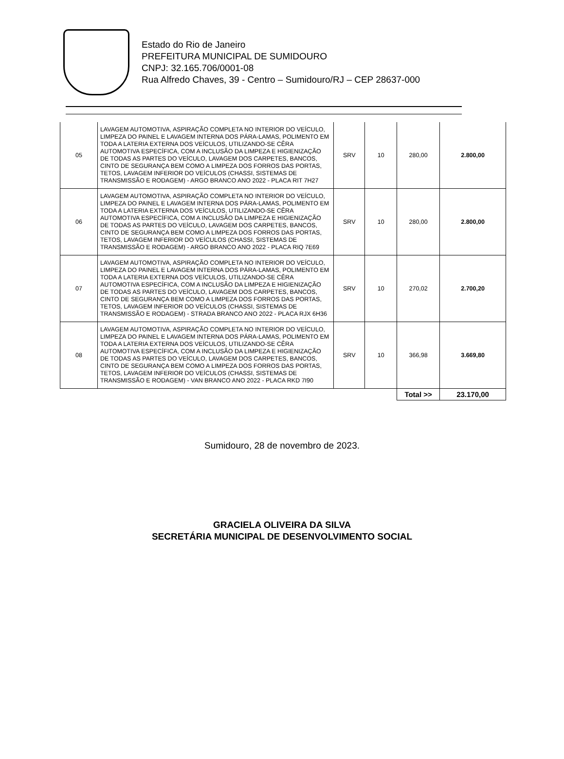Estado do Rio de Janeiro
PREFEITURA MUNICIPAL DE SUMIDOURO
CNPJ: 32.165.706/0001-08
Rua Alfredo Chaves, 39 - Centro – Sumidouro/RJ – CEP 28637-000
| 05 | LAVAGEM AUTOMOTIVA, ASPIRAÇÃO COMPLETA NO INTERIOR DO VEÍCULO, LIMPEZA DO PAINEL E LAVAGEM INTERNA DOS PÁRA-LAMAS, POLIMENTO EM TODA A LATERIA EXTERNA DOS VEÍCULOS, UTILIZANDO-SE CÊRA AUTOMOTIVA ESPECÍFICA, COM A INCLUSÃO DA LIMPEZA E HIGIENIZAÇÃO DE TODAS AS PARTES DO VEÍCULO, LAVAGEM DOS CARPETES, BANCOS, CINTO DE SEGURANÇA BEM COMO A LIMPEZA DOS FORROS DAS PORTAS, TETOS, LAVAGEM INFERIOR DO VEÍCULOS (CHASSI, SISTEMAS DE TRANSMISSÃO E RODAGEM) - ARGO BRANCO ANO 2022 - PLACA RIT 7H27 | SRV | 10 | 280,00 | 2.800,00 |
| 06 | LAVAGEM AUTOMOTIVA, ASPIRAÇÃO COMPLETA NO INTERIOR DO VEÍCULO, LIMPEZA DO PAINEL E LAVAGEM INTERNA DOS PÁRA-LAMAS, POLIMENTO EM TODA A LATERIA EXTERNA DOS VEÍCULOS, UTILIZANDO-SE CÊRA AUTOMOTIVA ESPECÍFICA, COM A INCLUSÃO DA LIMPEZA E HIGIENIZAÇÃO DE TODAS AS PARTES DO VEÍCULO, LAVAGEM DOS CARPETES, BANCOS, CINTO DE SEGURANÇA BEM COMO A LIMPEZA DOS FORROS DAS PORTAS, TETOS, LAVAGEM INFERIOR DO VEÍCULOS (CHASSI, SISTEMAS DE TRANSMISSÃO E RODAGEM) - ARGO BRANCO ANO 2022 - PLACA RIQ 7E69 | SRV | 10 | 280,00 | 2.800,00 |
| 07 | LAVAGEM AUTOMOTIVA, ASPIRAÇÃO COMPLETA NO INTERIOR DO VEÍCULO, LIMPEZA DO PAINEL E LAVAGEM INTERNA DOS PÁRA-LAMAS, POLIMENTO EM TODA A LATERIA EXTERNA DOS VEÍCULOS, UTILIZANDO-SE CÊRA AUTOMOTIVA ESPECÍFICA, COM A INCLUSÃO DA LIMPEZA E HIGIENIZAÇÃO DE TODAS AS PARTES DO VEÍCULO, LAVAGEM DOS CARPETES, BANCOS, CINTO DE SEGURANÇA BEM COMO A LIMPEZA DOS FORROS DAS PORTAS, TETOS, LAVAGEM INFERIOR DO VEÍCULOS (CHASSI, SISTEMAS DE TRANSMISSÃO E RODAGEM) - STRADA BRANCO ANO 2022 - PLACA RJX 6H36 | SRV | 10 | 270,02 | 2.700,20 |
| 08 | LAVAGEM AUTOMOTIVA, ASPIRAÇÃO COMPLETA NO INTERIOR DO VEÍCULO, LIMPEZA DO PAINEL E LAVAGEM INTERNA DOS PÁRA-LAMAS, POLIMENTO EM TODA A LATERIA EXTERNA DOS VEÍCULOS, UTILIZANDO-SE CÊRA AUTOMOTIVA ESPECÍFICA, COM A INCLUSÃO DA LIMPEZA E HIGIENIZAÇÃO DE TODAS AS PARTES DO VEÍCULO, LAVAGEM DOS CARPETES, BANCOS, CINTO DE SEGURANÇA BEM COMO A LIMPEZA DOS FORROS DAS PORTAS, TETOS, LAVAGEM INFERIOR DO VEÍCULOS (CHASSI, SISTEMAS DE TRANSMISSÃO E RODAGEM) - VAN BRANCO ANO 2022 - PLACA RKD 7I90 | SRV | 10 | 366,98 | 3.669,80 |
| | | | | Total >> | 23.170,00 |
Sumidouro, 28 de novembro de 2023.
GRACIELA OLIVEIRA DA SILVA
SECRETÁRIA MUNICIPAL DE DESENVOLVIMENTO SOCIAL